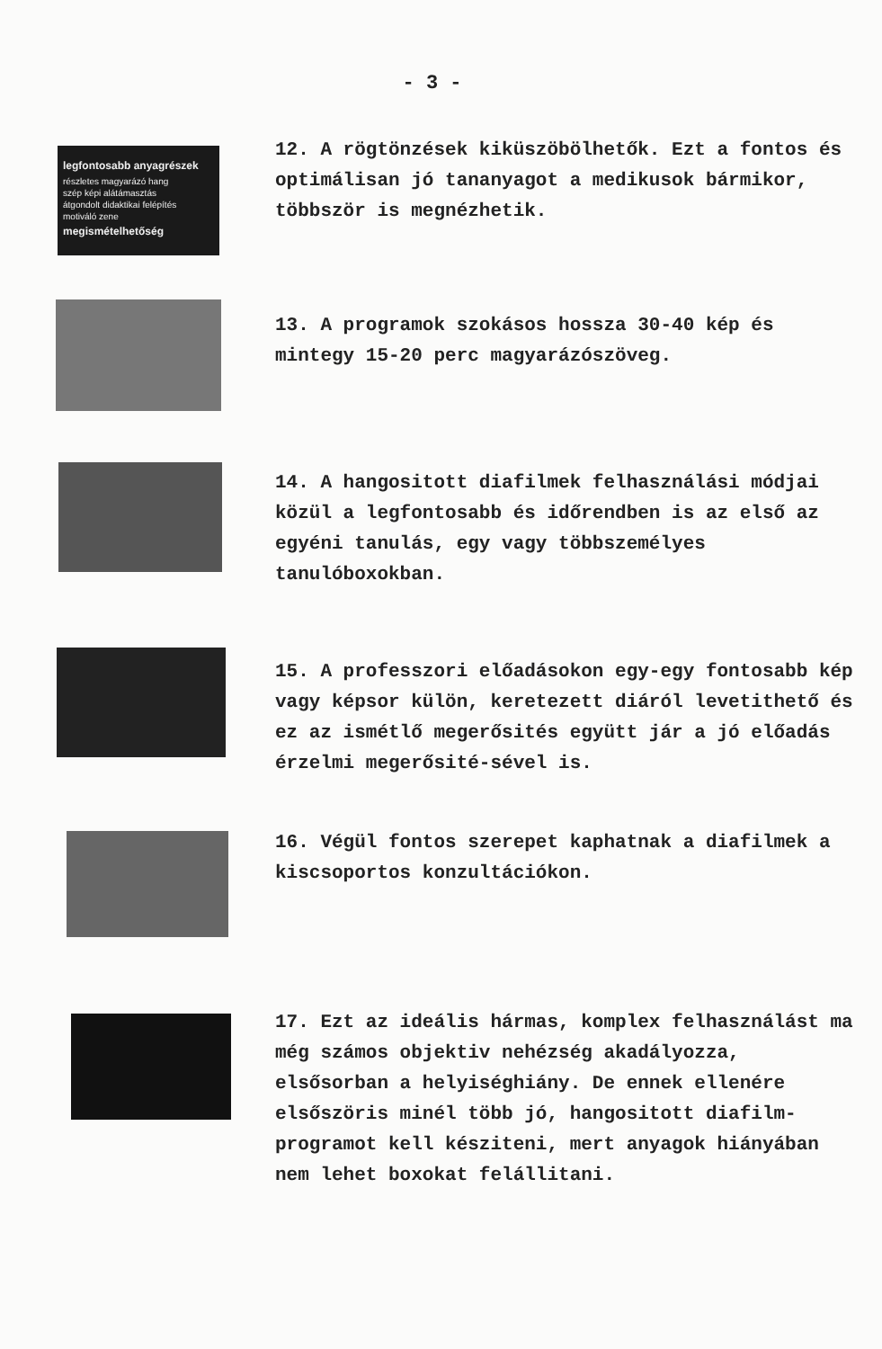- 3 -
legfontosabb anyagrészek
részletes magyarázó hang
szép képi alátámasztás
átgondolt didaktikai felépítés
motiváló zene
megismételhetőség
12. A rögtönzések kiküszöbölhetők. Ezt a fontos és optimálisan jó tananyagot a medikusok bármikor, többször is megnézhetik.
13. A programok szokásos hossza 30-40 kép és mintegy 15-20 perc magyarázószöveg.
14. A hangositott diafilmek felhasználási módjai közül a legfontosabb és időrendben is az első az egyéni tanulás, egy vagy többszemélyes tanulóboxokban.
15. A professzori előadásokon egy-egy fontosabb kép vagy képsor külön, keretezett diáról levetithető és ez az ismétlő megerősités együtt jár a jó előadás érzelmi megerősité-sével is.
16. Végül fontos szerepet kaphatnak a diafilmek a kiscsoportos konzultációkon.
17. Ezt az ideális hármas, komplex felhasználást ma még számos objektiv nehézség akadályozza, elsősorban a helyiséghiány. De ennek ellenére elsőszöris minél több jó, hangositott diafilm-programot kell késziteni, mert anyagok hiányában nem lehet boxokat felállitani.